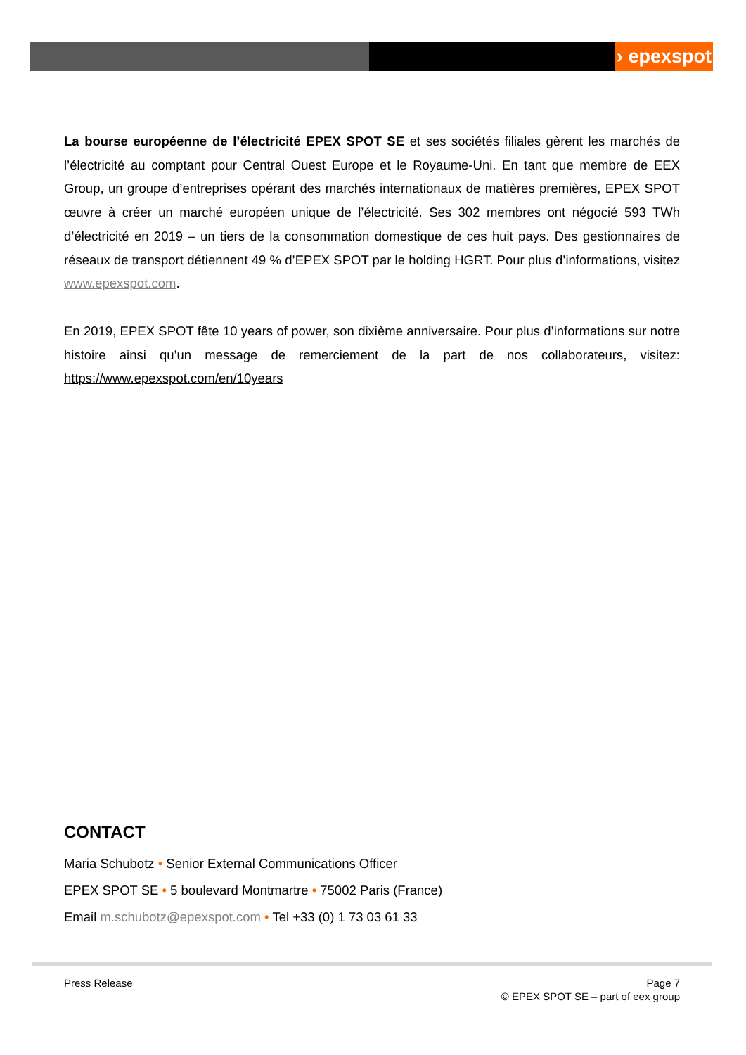› epexspot
La bourse européenne de l’électricité EPEX SPOT SE et ses sociétés filiales gèrent les marchés de l’électricité au comptant pour Central Ouest Europe et le Royaume-Uni. En tant que membre de EEX Group, un groupe d’entreprises opérant des marchés internationaux de matières premières, EPEX SPOT œuvre à créer un marché européen unique de l’électricité. Ses 302 membres ont négocié 593 TWh d’électricité en 2019 – un tiers de la consommation domestique de ces huit pays. Des gestionnaires de réseaux de transport détiennent 49 % d’EPEX SPOT par le holding HGRT. Pour plus d’informations, visitez www.epexspot.com.
En 2019, EPEX SPOT fête 10 years of power, son dixième anniversaire. Pour plus d’informations sur notre histoire ainsi qu’un message de remerciement de la part de nos collaborateurs, visitez: https://www.epexspot.com/en/10years
CONTACT
Maria Schubotz • Senior External Communications Officer
EPEX SPOT SE • 5 boulevard Montmartre • 75002 Paris (France)
Email m.schubotz@epexspot.com • Tel +33 (0) 1 73 03 61 33
Press Release Page 7
© EPEX SPOT SE – part of eex group